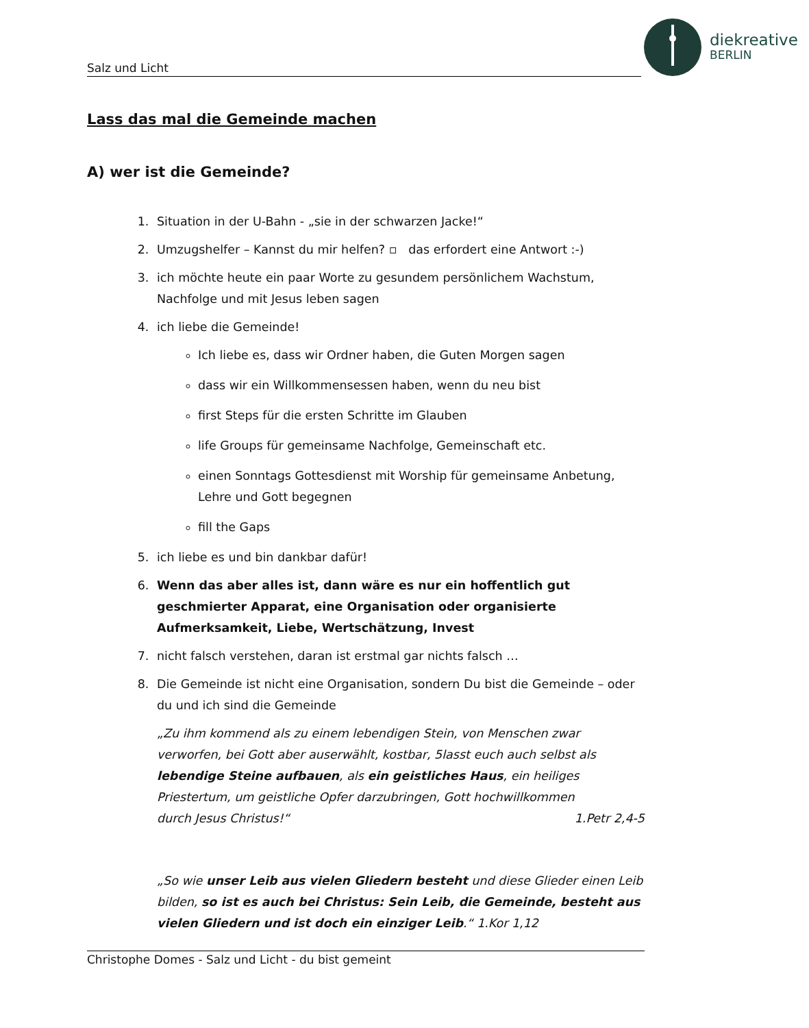Salz und Licht
diekreative
BERLIN
Lass das mal die Gemeinde machen
A) wer ist die Gemeinde?
1. Situation in der U-Bahn - „sie in der schwarzen Jacke!“
2. Umzugshelfer – Kannst du mir helfen? ▫ das erfordert eine Antwort :-)
3. ich möchte heute ein paar Worte zu gesundem persönlichem Wachstum, Nachfolge und mit Jesus leben sagen
4. ich liebe die Gemeinde!
Ich liebe es, dass wir Ordner haben, die Guten Morgen sagen
dass wir ein Willkommensessen haben, wenn du neu bist
first Steps für die ersten Schritte im Glauben
life Groups für gemeinsame Nachfolge, Gemeinschaft etc.
einen Sonntags Gottesdienst mit Worship für gemeinsame Anbetung, Lehre und Gott begegnen
fill the Gaps
5. ich liebe es und bin dankbar dafür!
6. Wenn das aber alles ist, dann wäre es nur ein hoffentlich gut geschmierter Apparat, eine Organisation oder organisierte Aufmerksamkeit, Liebe, Wertschätzung, Invest
7. nicht falsch verstehen, daran ist erstmal gar nichts falsch …
8. Die Gemeinde ist nicht eine Organisation, sondern Du bist die Gemeinde – oder du und ich sind die Gemeinde
„Zu ihm kommend als zu einem lebendigen Stein, von Menschen zwar verworfen, bei Gott aber auserwählt, kostbar, 5lasst euch auch selbst als lebendige Steine aufbauen, als ein geistliches Haus, ein heiliges Priestertum, um geistliche Opfer darzubringen, Gott hochwillkommen
durch Jesus Christus!“ 1.Petr 2,4-5
„So wie unser Leib aus vielen Gliedern besteht und diese Glieder einen Leib bilden, so ist es auch bei Christus: Sein Leib, die Gemeinde, besteht aus vielen Gliedern und ist doch ein einziger Leib.“ 1.Kor 1,12
Christophe Domes - Salz und Licht - du bist gemeint